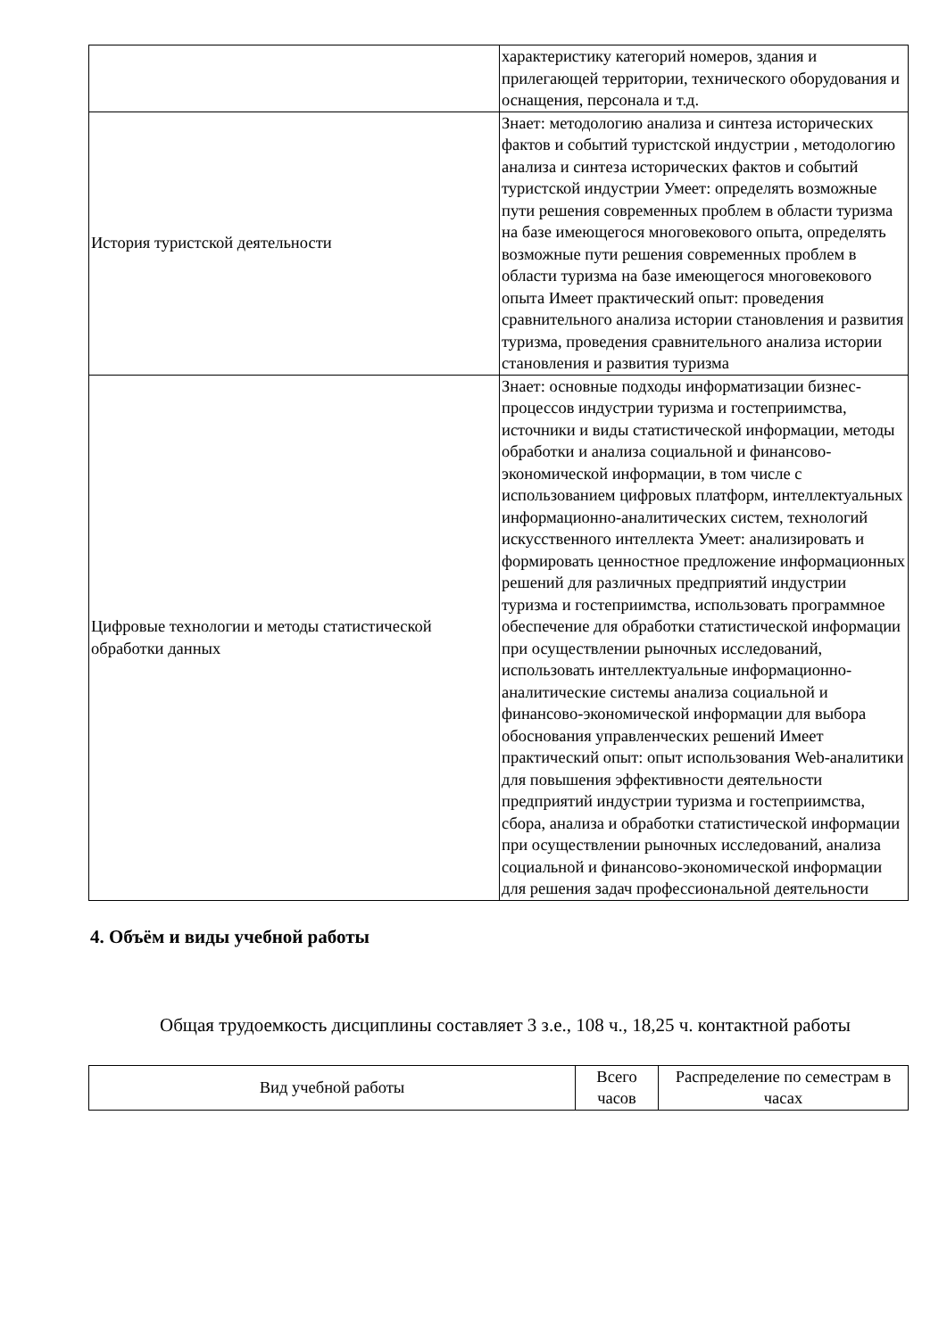| | характеристику категорий номеров, здания и прилегающей территории, технического оборудования и оснащения, персонала и т.д. |
| История туристской деятельности | Знает: методологию анализа и синтеза исторических фактов и событий туристской индустрии , методологию анализа и синтеза исторических фактов и событий туристской индустрии Умеет: определять возможные пути решения современных проблем в области туризма на базе имеющегося многовекового опыта, определять возможные пути решения современных проблем в области туризма на базе имеющегося многовекового опыта Имеет практический опыт: проведения сравнительного анализа истории становления и развития туризма, проведения сравнительного анализа истории становления и развития туризма |
| Цифровые технологии и методы статистической обработки данных | Знает: основные подходы информатизации бизнес-процессов индустрии туризма и гостеприимства, источники и виды статистической информации, методы обработки и анализа социальной и финансово-экономической информации, в том числе с использованием цифровых платформ, интеллектуальных информационно-аналитических систем, технологий искусственного интеллекта Умеет: анализировать и формировать ценностное предложение информационных решений для различных предприятий индустрии туризма и гостеприимства, использовать программное обеспечение для обработки статистической информации при осуществлении рыночных исследований, использовать интеллектуальные информационно-аналитические системы анализа социальной и финансово-экономической информации для выбора обоснования управленческих решений Имеет практический опыт: опыт использования Web-аналитики для повышения эффективности деятельности предприятий индустрии туризма и гостеприимства, сбора, анализа и обработки статистической информации при осуществлении рыночных исследований, анализа социальной и финансово-экономической информации для решения задач профессиональной деятельности |
4. Объём и виды учебной работы
Общая трудоемкость дисциплины составляет 3 з.е., 108 ч., 18,25 ч. контактной работы
| Вид учебной работы | Всего часов | Распределение по семестрам в часах |
| --- | --- | --- |